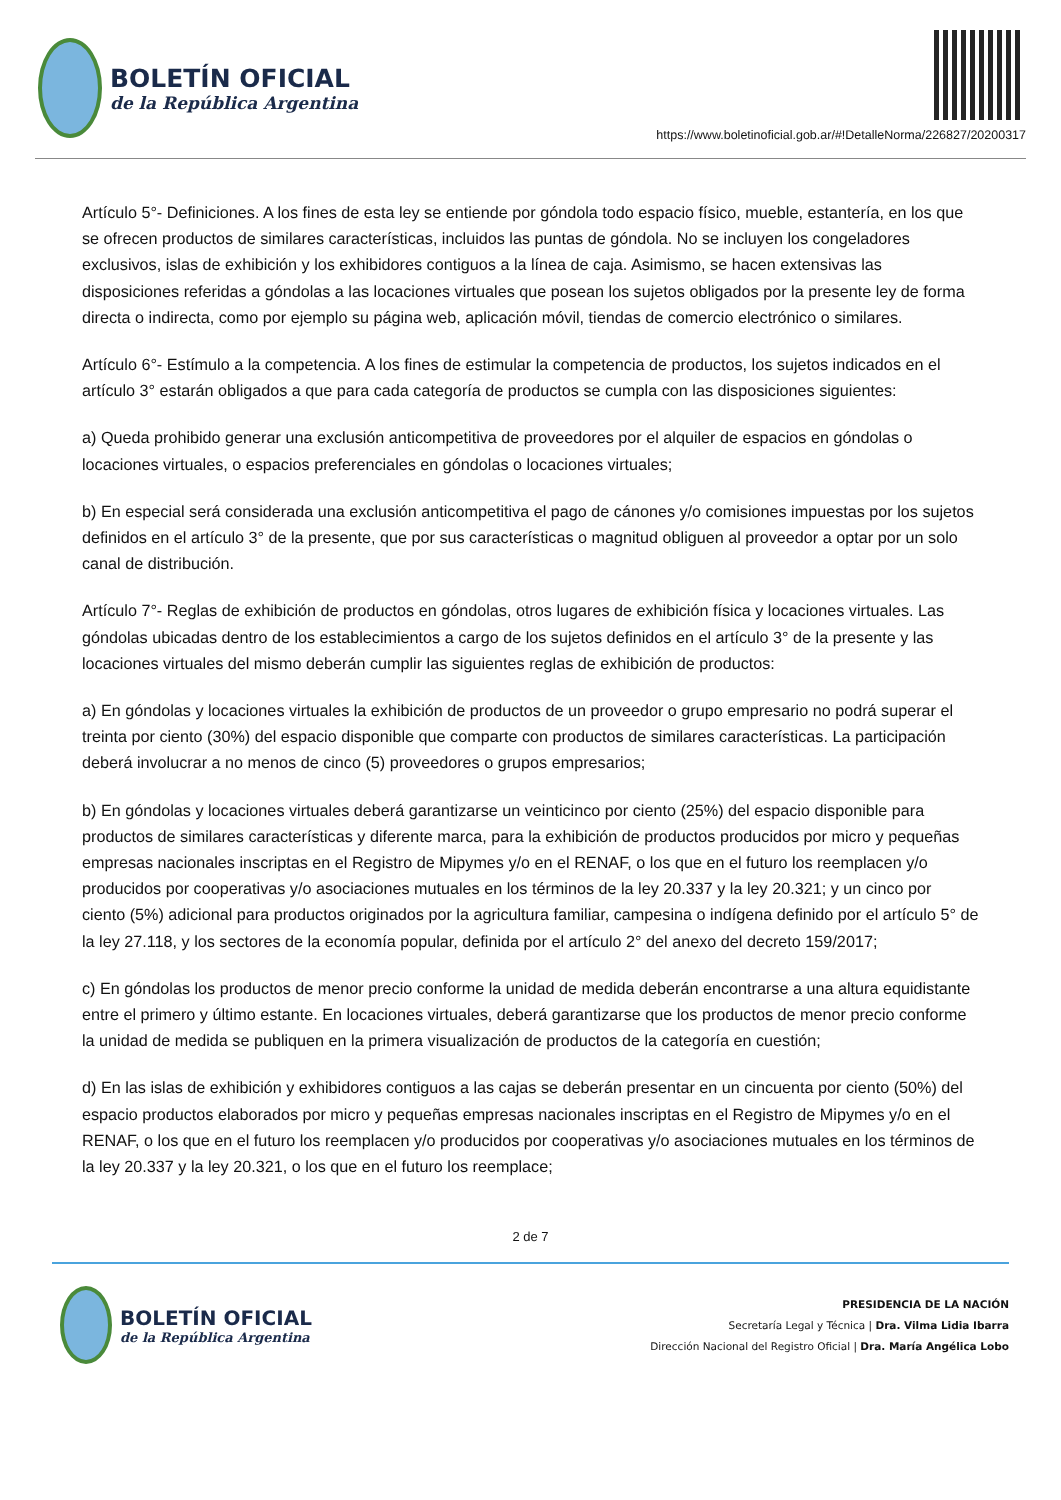BOLETÍN OFICIAL
de la República Argentina
https://www.boletinoficial.gob.ar/#!DetalleNorma/226827/20200317
Artículo 5°- Definiciones. A los fines de esta ley se entiende por góndola todo espacio físico, mueble, estantería, en los que se ofrecen productos de similares características, incluidos las puntas de góndola. No se incluyen los congeladores exclusivos, islas de exhibición y los exhibidores contiguos a la línea de caja. Asimismo, se hacen extensivas las disposiciones referidas a góndolas a las locaciones virtuales que posean los sujetos obligados por la presente ley de forma directa o indirecta, como por ejemplo su página web, aplicación móvil, tiendas de comercio electrónico o similares.
Artículo 6°- Estímulo a la competencia. A los fines de estimular la competencia de productos, los sujetos indicados en el artículo 3° estarán obligados a que para cada categoría de productos se cumpla con las disposiciones siguientes:
a) Queda prohibido generar una exclusión anticompetitiva de proveedores por el alquiler de espacios en góndolas o locaciones virtuales, o espacios preferenciales en góndolas o locaciones virtuales;
b) En especial será considerada una exclusión anticompetitiva el pago de cánones y/o comisiones impuestas por los sujetos definidos en el artículo 3° de la presente, que por sus características o magnitud obliguen al proveedor a optar por un solo canal de distribución.
Artículo 7°- Reglas de exhibición de productos en góndolas, otros lugares de exhibición física y locaciones virtuales. Las góndolas ubicadas dentro de los establecimientos a cargo de los sujetos definidos en el artículo 3° de la presente y las locaciones virtuales del mismo deberán cumplir las siguientes reglas de exhibición de productos:
a) En góndolas y locaciones virtuales la exhibición de productos de un proveedor o grupo empresario no podrá superar el treinta por ciento (30%) del espacio disponible que comparte con productos de similares características. La participación deberá involucrar a no menos de cinco (5) proveedores o grupos empresarios;
b) En góndolas y locaciones virtuales deberá garantizarse un veinticinco por ciento (25%) del espacio disponible para productos de similares características y diferente marca, para la exhibición de productos producidos por micro y pequeñas empresas nacionales inscriptas en el Registro de Mipymes y/o en el RENAF, o los que en el futuro los reemplacen y/o producidos por cooperativas y/o asociaciones mutuales en los términos de la ley 20.337 y la ley 20.321; y un cinco por ciento (5%) adicional para productos originados por la agricultura familiar, campesina o indígena definido por el artículo 5° de la ley 27.118, y los sectores de la economía popular, definida por el artículo 2° del anexo del decreto 159/2017;
c) En góndolas los productos de menor precio conforme la unidad de medida deberán encontrarse a una altura equidistante entre el primero y último estante. En locaciones virtuales, deberá garantizarse que los productos de menor precio conforme la unidad de medida se publiquen en la primera visualización de productos de la categoría en cuestión;
d) En las islas de exhibición y exhibidores contiguos a las cajas se deberán presentar en un cincuenta por ciento (50%) del espacio productos elaborados por micro y pequeñas empresas nacionales inscriptas en el Registro de Mipymes y/o en el RENAF, o los que en el futuro los reemplacen y/o producidos por cooperativas y/o asociaciones mutuales en los términos de la ley 20.337 y la ley 20.321, o los que en el futuro los reemplace;
2 de 7
BOLETÍN OFICIAL
de la República Argentina
PRESIDENCIA DE LA NACIÓN
Secretaría Legal y Técnica | Dra. Vilma Lidia Ibarra
Dirección Nacional del Registro Oficial | Dra. María Angélica Lobo